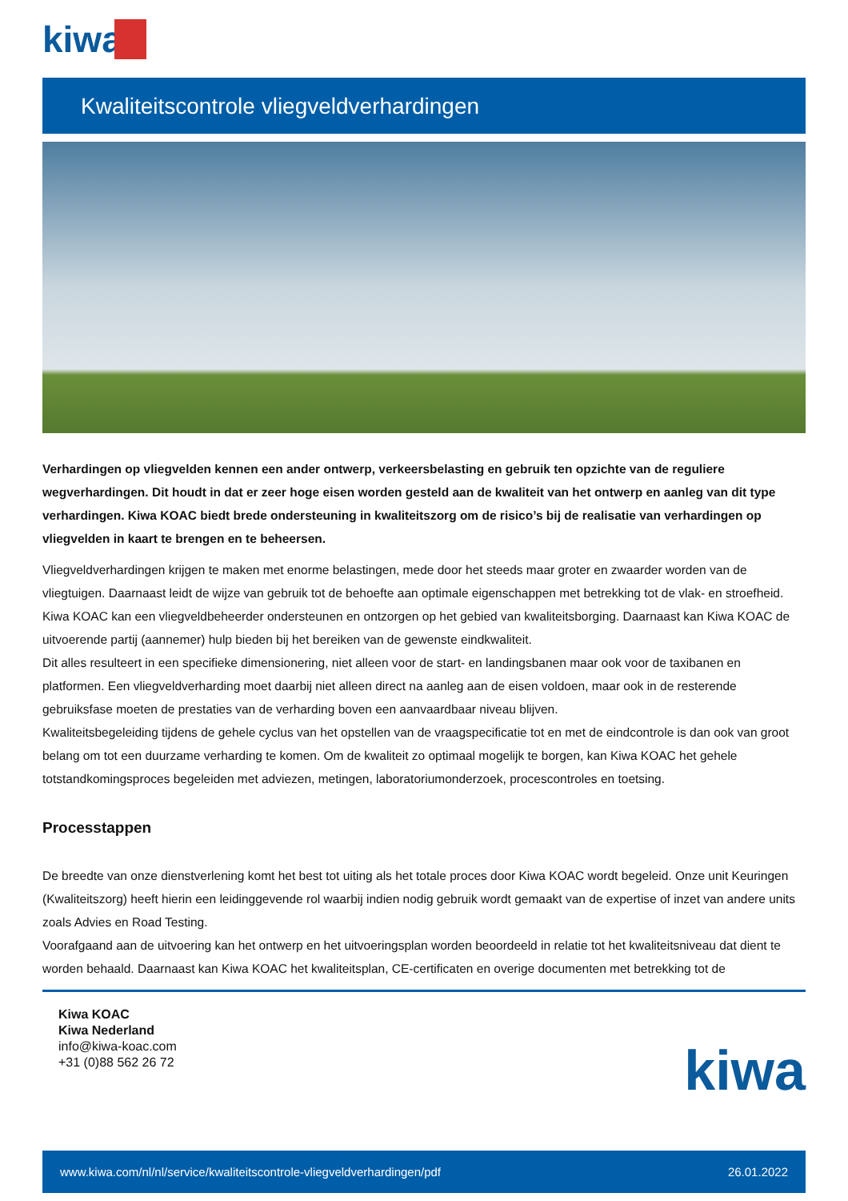kiwa
Kwaliteitscontrole vliegveldverhardingen
Verhardingen op vliegvelden kennen een ander ontwerp, verkeersbelasting en gebruik ten opzichte van de reguliere wegverhardingen. Dit houdt in dat er zeer hoge eisen worden gesteld aan de kwaliteit van het ontwerp en aanleg van dit type verhardingen. Kiwa KOAC biedt brede ondersteuning in kwaliteitszorg om de risico’s bij de realisatie van verhardingen op vliegvelden in kaart te brengen en te beheersen.
Vliegveldverhardingen krijgen te maken met enorme belastingen, mede door het steeds maar groter en zwaarder worden van de vliegtuigen. Daarnaast leidt de wijze van gebruik tot de behoefte aan optimale eigenschappen met betrekking tot de vlak- en stroefheid.
Kiwa KOAC kan een vliegveldbeheerder ondersteunen en ontzorgen op het gebied van kwaliteitsborging. Daarnaast kan Kiwa KOAC de uitvoerende partij (aannemer) hulp bieden bij het bereiken van de gewenste eindkwaliteit.
Dit alles resulteert in een specifieke dimensionering, niet alleen voor de start- en landingsbanen maar ook voor de taxibanen en platformen. Een vliegveldverharding moet daarbij niet alleen direct na aanleg aan de eisen voldoen, maar ook in de resterende gebruiksfase moeten de prestaties van de verharding boven een aanvaardbaar niveau blijven.
Kwaliteitsbegeleiding tijdens de gehele cyclus van het opstellen van de vraagspecificatie tot en met de eindcontrole is dan ook van groot belang om tot een duurzame verharding te komen. Om de kwaliteit zo optimaal mogelijk te borgen, kan Kiwa KOAC het gehele totstandkomingsproces begeleiden met adviezen, metingen, laboratoriumonderzoek, procescontroles en toetsing.
Processtappen
De breedte van onze dienstverlening komt het best tot uiting als het totale proces door Kiwa KOAC wordt begeleid. Onze unit Keuringen (Kwaliteitszorg) heeft hierin een leidinggevende rol waarbij indien nodig gebruik wordt gemaakt van de expertise of inzet van andere units zoals Advies en Road Testing.
Voorafgaand aan de uitvoering kan het ontwerp en het uitvoeringsplan worden beoordeeld in relatie tot het kwaliteitsniveau dat dient te worden behaald. Daarnaast kan Kiwa KOAC het kwaliteitsplan, CE-certificaten en overige documenten met betrekking tot de
Kiwa KOAC
Kiwa Nederland
info@kiwa-koac.com
+31 (0)88 562 26 72
kiwa
www.kiwa.com/nl/nl/service/kwaliteitscontrole-vliegveldverhardingen/pdf 26.01.2022